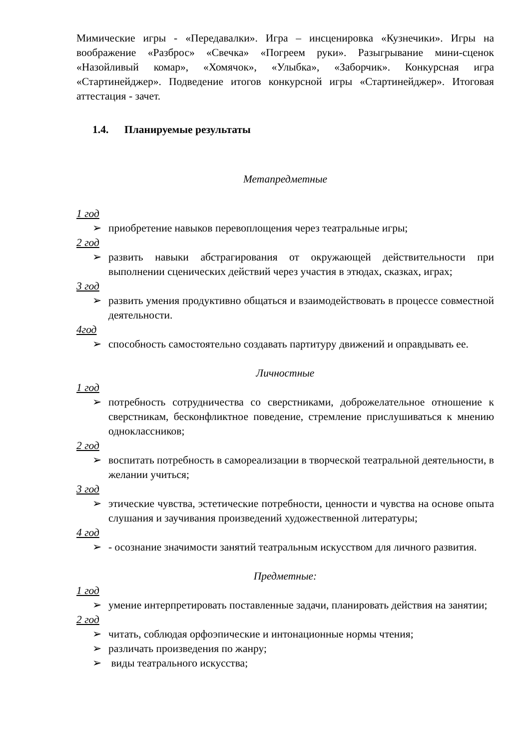Мимические игры - «Передавалки». Игра – инсценировка «Кузнечики». Игры на воображение «Разброс» «Свечка» «Погреем руки». Разыгрывание мини-сценок «Назойливый комар», «Хомячок», «Улыбка», «Заборчик». Конкурсная игра «Стартинейджер». Подведение итогов конкурсной игры «Стартинейджер». Итоговая аттестация - зачет.
1.4. Планируемые результаты
Метапредметные
1 год
➢ приобретение навыков перевоплощения через театральные игры;
2 год
➢ развить навыки абстрагирования от окружающей действительности при выполнении сценических действий через участия в этюдах, сказках, играх;
3 год
➢ развить умения продуктивно общаться и взаимодействовать в процессе совместной деятельности.
4год
➢ способность самостоятельно создавать партитуру движений и оправдывать ее.
Личностные
1 год
➢ потребность сотрудничества со сверстниками, доброжелательное отношение к сверстникам, бесконфликтное поведение, стремление прислушиваться к мнению одноклассников;
2 год
➢ воспитать потребность в самореализации в творческой театральной деятельности, в желании учиться;
3 год
➢ этические чувства, эстетические потребности, ценности и чувства на основе опыта слушания и заучивания произведений художественной литературы;
4 год
➢ - осознание значимости занятий театральным искусством для личного развития.
Предметные:
1 год
➢ умение интерпретировать поставленные задачи, планировать действия на занятии;
2 год
➢ читать, соблюдая орфоэпические и интонационные нормы чтения;
➢ различать произведения по жанру;
➢ виды театрального искусства;